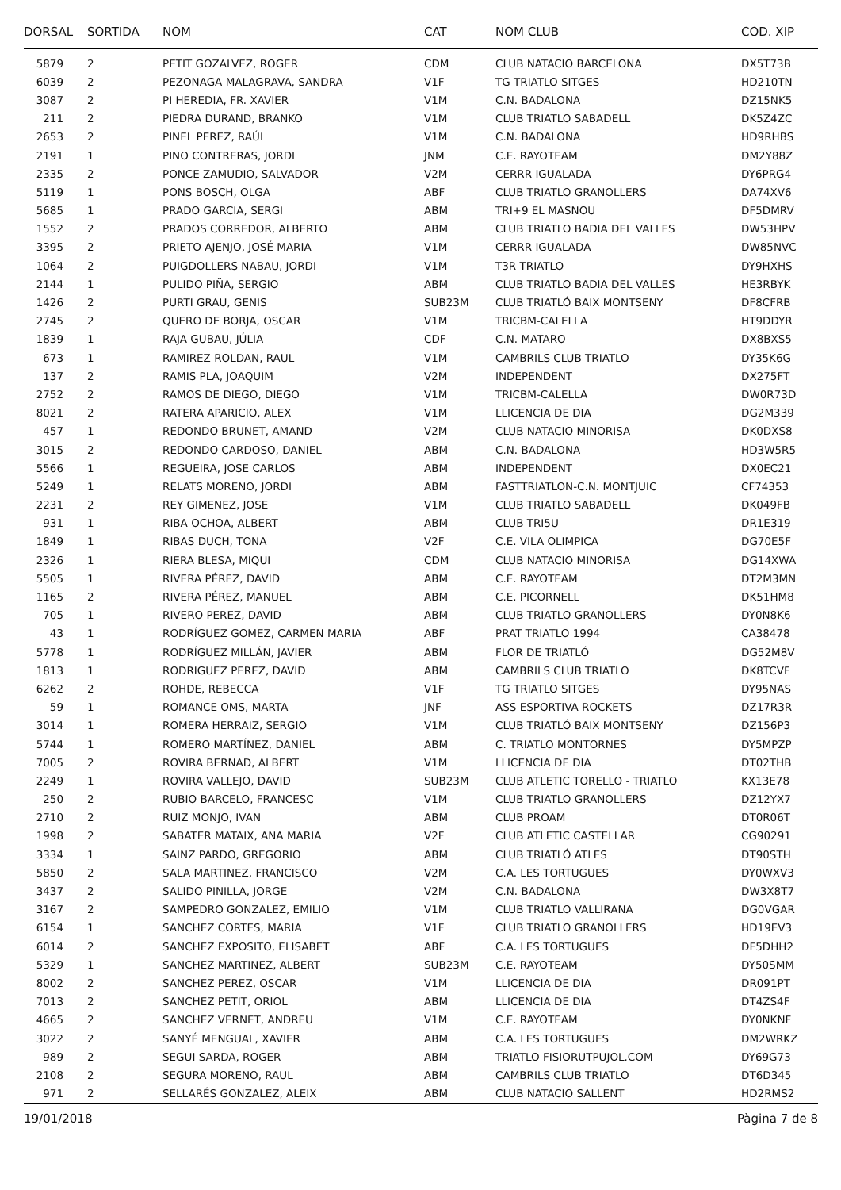| DORSAL | SORTIDA | NOM | CAT | NOM CLUB | COD. XIP |
| --- | --- | --- | --- | --- | --- |
| 5879 | 2 | PETIT GOZALVEZ, ROGER | CDM | CLUB NATACIO BARCELONA | DX5T73B |
| 6039 | 2 | PEZONAGA MALAGRAVA, SANDRA | V1F | TG TRIATLO SITGES | HD210TN |
| 3087 | 2 | PI HEREDIA, FR. XAVIER | V1M | C.N. BADALONA | DZ15NK5 |
| 211 | 2 | PIEDRA DURAND, BRANKO | V1M | CLUB TRIATLO SABADELL | DK5Z4ZC |
| 2653 | 2 | PINEL PEREZ, RAÚL | V1M | C.N. BADALONA | HD9RHBS |
| 2191 | 1 | PINO CONTRERAS, JORDI | JNM | C.E. RAYOTEAM | DM2Y88Z |
| 2335 | 2 | PONCE ZAMUDIO, SALVADOR | V2M | CERRR IGUALADA | DY6PRG4 |
| 5119 | 1 | PONS BOSCH, OLGA | ABF | CLUB TRIATLO GRANOLLERS | DA74XV6 |
| 5685 | 1 | PRADO GARCIA, SERGI | ABM | TRI+9 EL MASNOU | DF5DMRV |
| 1552 | 2 | PRADOS CORREDOR, ALBERTO | ABM | CLUB TRIATLO BADIA DEL VALLES | DW53HPV |
| 3395 | 2 | PRIETO AJENJO, JOSÉ MARIA | V1M | CERRR IGUALADA | DW85NVC |
| 1064 | 2 | PUIGDOLLERS NABAU, JORDI | V1M | T3R TRIATLO | DY9HXHS |
| 2144 | 1 | PULIDO PIÑA, SERGIO | ABM | CLUB TRIATLO BADIA DEL VALLES | HE3RBYK |
| 1426 | 2 | PURTI GRAU, GENIS | SUB23M | CLUB TRIATLÓ BAIX MONTSENY | DF8CFRB |
| 2745 | 2 | QUERO DE BORJA, OSCAR | V1M | TRICBM-CALELLA | HT9DDYR |
| 1839 | 1 | RAJA GUBAU, JÚLIA | CDF | C.N. MATARO | DX8BXS5 |
| 673 | 1 | RAMIREZ ROLDAN, RAUL | V1M | CAMBRILS CLUB TRIATLO | DY35K6G |
| 137 | 2 | RAMIS PLA, JOAQUIM | V2M | INDEPENDENT | DX275FT |
| 2752 | 2 | RAMOS DE DIEGO, DIEGO | V1M | TRICBM-CALELLA | DW0R73D |
| 8021 | 2 | RATERA APARICIO, ALEX | V1M | LLICENCIA DE DIA | DG2M339 |
| 457 | 1 | REDONDO BRUNET, AMAND | V2M | CLUB NATACIO MINORISA | DK0DXS8 |
| 3015 | 2 | REDONDO CARDOSO, DANIEL | ABM | C.N. BADALONA | HD3W5R5 |
| 5566 | 1 | REGUEIRA, JOSE CARLOS | ABM | INDEPENDENT | DX0EC21 |
| 5249 | 1 | RELATS MORENO, JORDI | ABM | FASTTRIATLON-C.N. MONTJUIC | CF74353 |
| 2231 | 2 | REY GIMENEZ, JOSE | V1M | CLUB TRIATLO SABADELL | DK049FB |
| 931 | 1 | RIBA OCHOA, ALBERT | ABM | CLUB TRI5U | DR1E319 |
| 1849 | 1 | RIBAS DUCH, TONA | V2F | C.E. VILA OLIMPICA | DG70E5F |
| 2326 | 1 | RIERA BLESA, MIQUI | CDM | CLUB NATACIO MINORISA | DG14XWA |
| 5505 | 1 | RIVERA PÉREZ, DAVID | ABM | C.E. RAYOTEAM | DT2M3MN |
| 1165 | 2 | RIVERA PÉREZ, MANUEL | ABM | C.E. PICORNELL | DK51HM8 |
| 705 | 1 | RIVERO PEREZ, DAVID | ABM | CLUB TRIATLO GRANOLLERS | DY0N8K6 |
| 43 | 1 | RODRÍGUEZ GOMEZ, CARMEN MARIA | ABF | PRAT TRIATLO 1994 | CA38478 |
| 5778 | 1 | RODRÍGUEZ MILLÁN, JAVIER | ABM | FLOR DE TRIATLÓ | DG52M8V |
| 1813 | 1 | RODRIGUEZ PEREZ, DAVID | ABM | CAMBRILS CLUB TRIATLO | DK8TCVF |
| 6262 | 2 | ROHDE, REBECCA | V1F | TG TRIATLO SITGES | DY95NAS |
| 59 | 1 | ROMANCE OMS, MARTA | JNF | ASS ESPORTIVA ROCKETS | DZ17R3R |
| 3014 | 1 | ROMERA HERRAIZ, SERGIO | V1M | CLUB TRIATLÓ BAIX MONTSENY | DZ156P3 |
| 5744 | 1 | ROMERO MARTÍNEZ, DANIEL | ABM | C. TRIATLO MONTORNES | DY5MPZP |
| 7005 | 2 | ROVIRA BERNAD, ALBERT | V1M | LLICENCIA DE DIA | DT02THB |
| 2249 | 1 | ROVIRA VALLEJO, DAVID | SUB23M | CLUB ATLETIC TORELLO - TRIATLO | KX13E78 |
| 250 | 2 | RUBIO BARCELO, FRANCESC | V1M | CLUB TRIATLO GRANOLLERS | DZ12YX7 |
| 2710 | 2 | RUIZ MONJO, IVAN | ABM | CLUB PROAM | DT0R06T |
| 1998 | 2 | SABATER MATAIX, ANA MARIA | V2F | CLUB ATLETIC CASTELLAR | CG90291 |
| 3334 | 1 | SAINZ PARDO, GREGORIO | ABM | CLUB TRIATLÓ ATLES | DT90STH |
| 5850 | 2 | SALA MARTINEZ, FRANCISCO | V2M | C.A. LES TORTUGUES | DY0WXV3 |
| 3437 | 2 | SALIDO PINILLA, JORGE | V2M | C.N. BADALONA | DW3X8T7 |
| 3167 | 2 | SAMPEDRO GONZALEZ, EMILIO | V1M | CLUB TRIATLO VALLIRANA | DG0VGAR |
| 6154 | 1 | SANCHEZ CORTES, MARIA | V1F | CLUB TRIATLO GRANOLLERS | HD19EV3 |
| 6014 | 2 | SANCHEZ EXPOSITO, ELISABET | ABF | C.A. LES TORTUGUES | DF5DHH2 |
| 5329 | 1 | SANCHEZ MARTINEZ, ALBERT | SUB23M | C.E. RAYOTEAM | DY50SMM |
| 8002 | 2 | SANCHEZ PEREZ, OSCAR | V1M | LLICENCIA DE DIA | DR091PT |
| 7013 | 2 | SANCHEZ PETIT, ORIOL | ABM | LLICENCIA DE DIA | DT4ZS4F |
| 4665 | 2 | SANCHEZ VERNET, ANDREU | V1M | C.E. RAYOTEAM | DY0NKNF |
| 3022 | 2 | SANYÉ MENGUAL, XAVIER | ABM | C.A. LES TORTUGUES | DM2WRKZ |
| 989 | 2 | SEGUI SARDA, ROGER | ABM | TRIATLO FISIORUTPUJOL.COM | DY69G73 |
| 2108 | 2 | SEGURA MORENO, RAUL | ABM | CAMBRILS CLUB TRIATLO | DT6D345 |
| 971 | 2 | SELLARÉS GONZALEZ, ALEIX | ABM | CLUB NATACIO SALLENT | HD2RMS2 |
19/01/2018 Pàgina 7 de 8